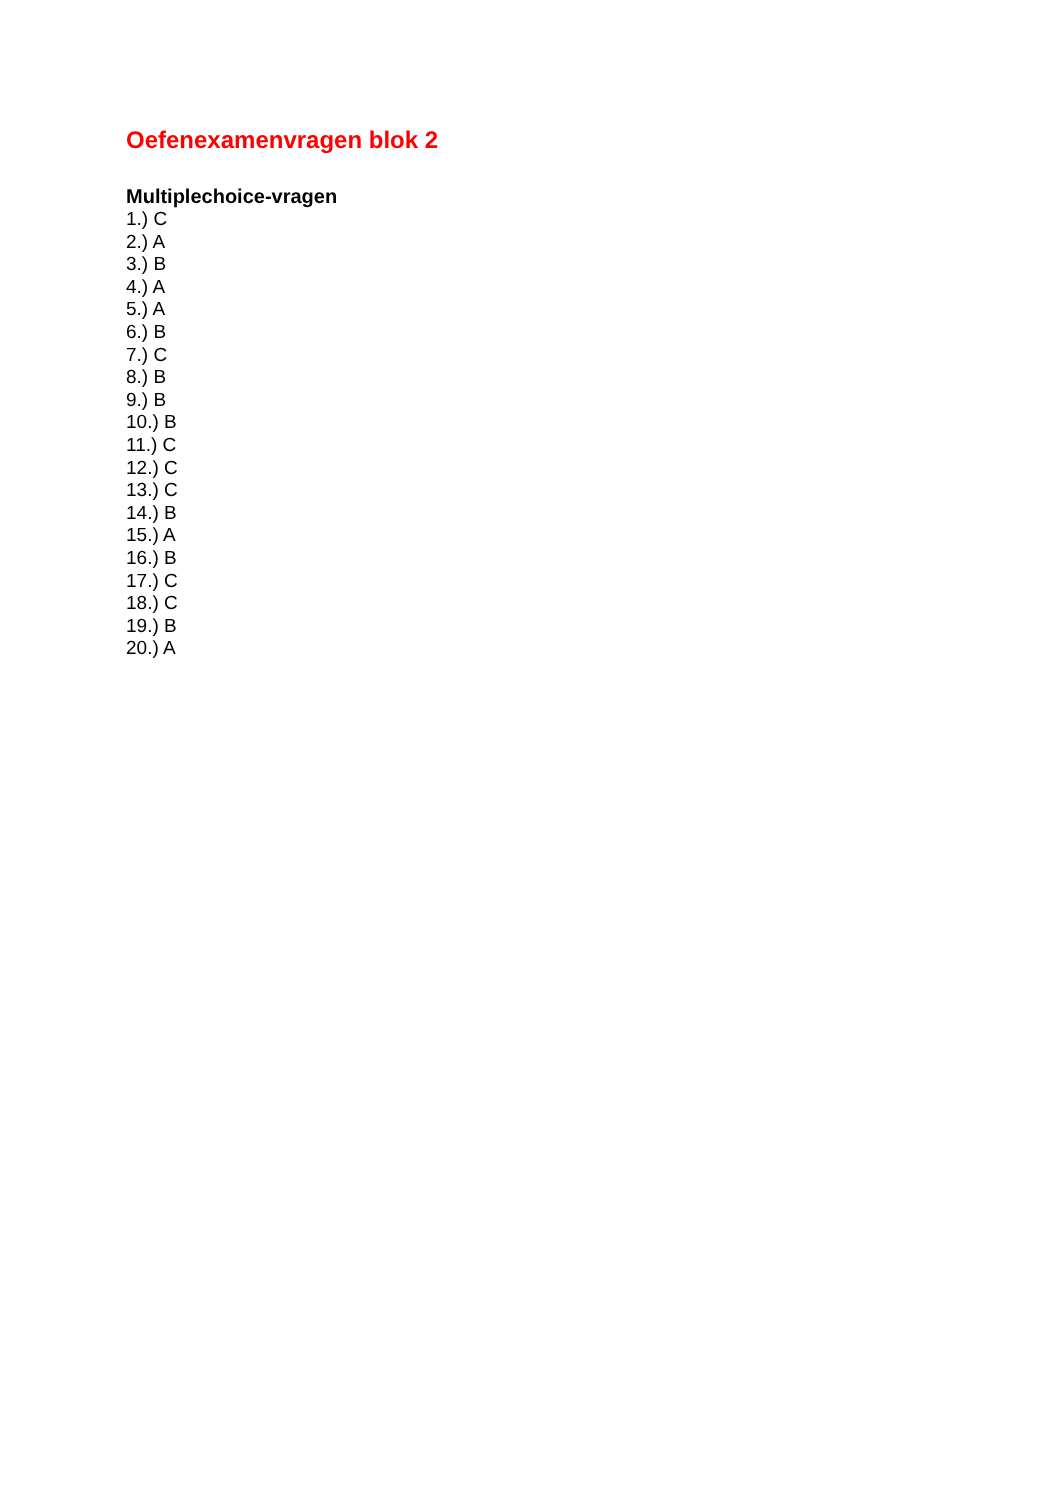Oefenexamenvragen blok 2
Multiplechoice-vragen
1.) C
2.) A
3.) B
4.) A
5.) A
6.) B
7.) C
8.) B
9.) B
10.) B
11.) C
12.) C
13.) C
14.) B
15.) A
16.) B
17.) C
18.) C
19.) B
20.) A